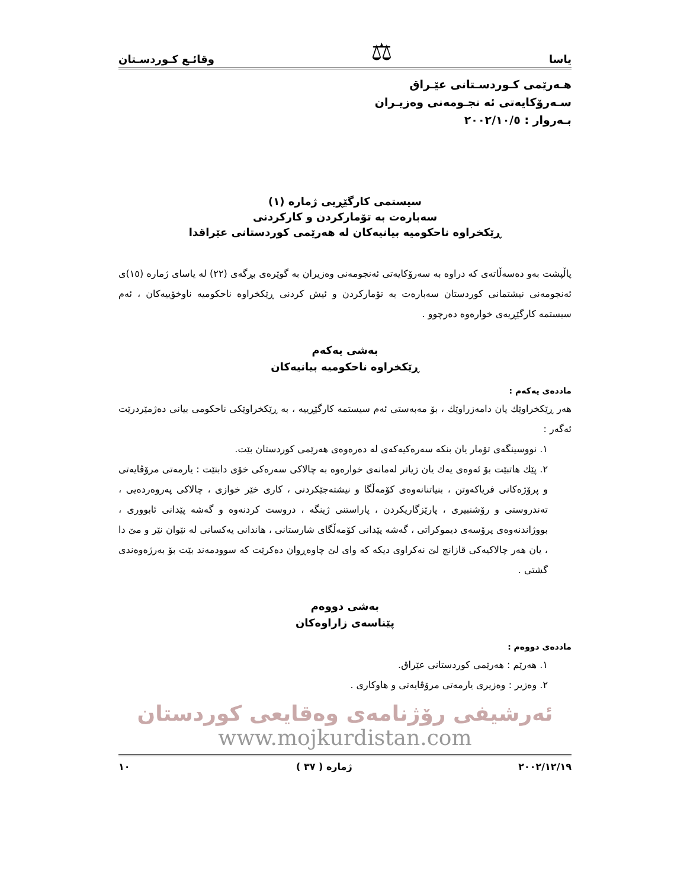یاسا ⚖ وقائـع كـوردسـتان
هـەرێمی كـوردسـتانی عێـراق
سـەرۆكایەتی ئە نجـومەنی وەزیـران
بـەروار : ٢٠٠٢/١٠/٥
سیستمی كارگێڕیی ژمارە (١)
سەبارەت بە تۆماركردن و كاركردنی
ڕێكخراوە ناحكومیە بیانیەكان لە هەرێمی كوردستانی عێراقدا
پاڵپشت بەو دەسەڵاتەی كە دراوە بە سەرۆكایەتی ئەنجومەنی وەزیران بە گوێرەی بڕگەی (٢٢) لە یاسای ژمارە (١٥)ی ئەنجومەنی نیشتمانی كوردستان سەبارەت بە تۆماركردن و ئیش كردنی ڕێكخراوە ناحكومیە ناوخۆییەكان ، ئەم سیستمە كارگێڕیەی خوارەوە دەرچوو .
بەشی یەكەم
ڕێكخراوە ناحكومیە بیانیەكان
ماددەی یەكەم :
هەر ڕێكخراوێك یان دامەزراوێك ، بۆ مەبەستی ئەم سیستمە كارگێڕییە ، بە ڕێكخراوێكی ناحكومی بیانی دەژمێردرێت ئەگەر :
١. نووسینگەی تۆمار یان بنكە سەرەكیەكەی لە دەرەوەی هەرێمی كوردستان بێت.
٢. پێك هاتبێت بۆ ئەوەی یەك یان زیاتر لەمانەی خوارەوە بە چالاكی سەرەكی خۆی دابنێت : یارمەتی مرۆڤایەتی و پرۆژەكانی فریاكەوتن ، بنیاتنانەوەی كۆمەڵگا و نیشتەجێكردنی ، كاری خێر خوازی ، چالاكی پەروەردەیی ، تەندروستی و رۆشنبیری ، پارێزگاریكردن ، پاراستنی ژینگە ، دروست كردنەوە و گەشە پێدانی ئابووری ، بووژاندنەوەی پرۆسەی دیموكراتی ، گەشە پێدانی كۆمەڵگای شارستانی ، هاندانی یەكسانی لە نێوان نێر و مێ دا ، یان هەر چالاكیەكی قازانج لێ نەكراوی دیكە كە وای لێ چاوەڕوان دەكرێت كە سوودمەند بێت بۆ بەرژەوەندی گشتی .
بەشی دووەم
پێناسەی زاراوەكان
ماددەی دووەم :
١. هەرێم : هەرێمی كوردستانی عێراق.
٢. وەزیر : وەزیری یارمەتی مرۆڤایەتی و هاوكاری .
ئەرشیفی رۆژنامەی وەقایعی كوردستان
www.mojkurdistan.com
٢٠٠٢/١٢/١٩ ژمارە ( ٣٧ ) ١٠